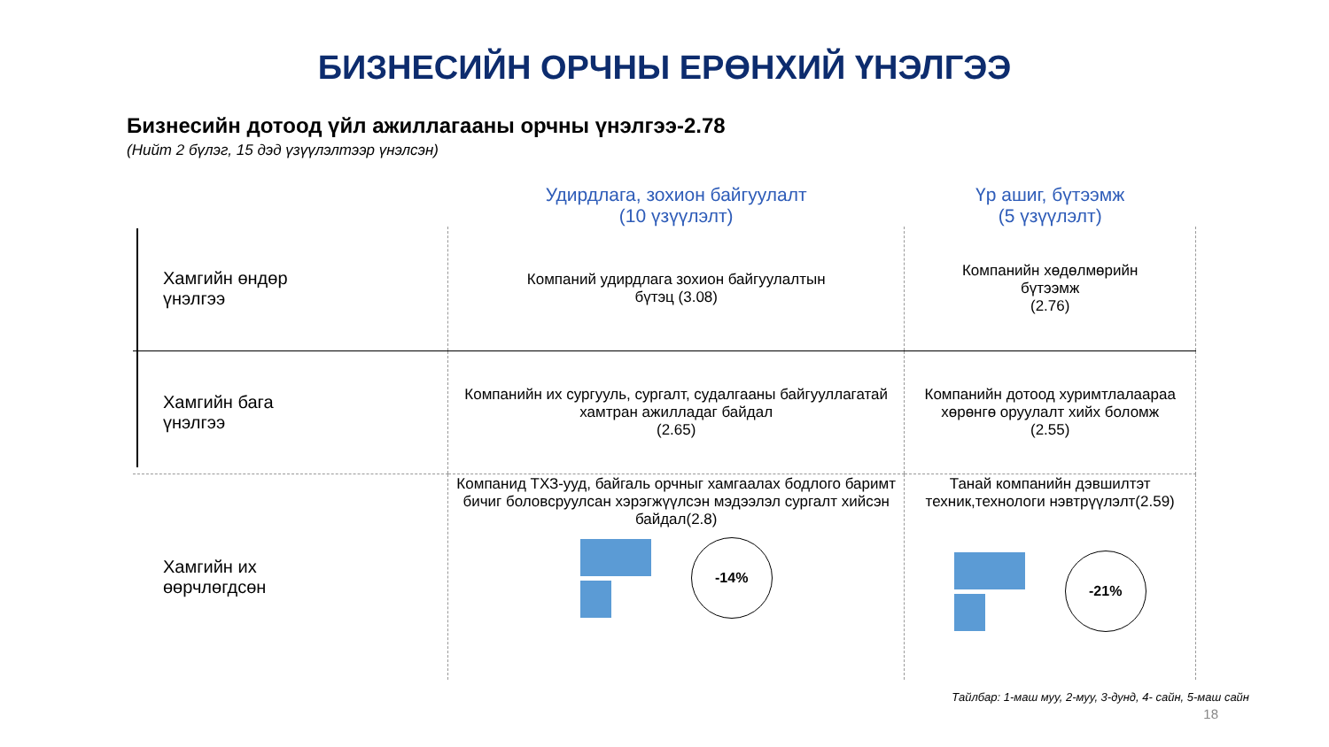БИЗНЕСИЙН ОРЧНЫ ЕРӨНХИЙ ҮНЭЛГЭЭ
Бизнесийн дотоод үйл ажиллагааны орчны үнэлгээ-2.78
(Нийт 2 бүлэг, 15 дэд үзүүлэлтээр үнэлсэн)
| | Удирдлага, зохион байгуулалт (10 үзүүлэлт) | Үр ашиг, бүтээмж (5 үзүүлэлт) |
| --- | --- | --- |
| Хамгийн өндөр үнэлгээ | Компаний удирдлага зохион байгуулалтын бүтэц (3.08) | Компанийн хөдөлмөрийн бүтээмж (2.76) |
| Хамгийн бага үнэлгээ | Компанийн их сургууль, сургалт, судалгааны байгууллагатай хамтран ажилладаг байдал (2.65) | Компанийн дотоод хуримтлалаараа хөрөнгө оруулалт хийх боломж (2.55) |
| Хамгийн их өөрчлөгдсөн | Компанид ТХЗ-ууд, байгаль орчныг хамгаалах бодлого баримт бичиг боловсруулсан хэрэгжүүлсэн мэдээлэл сургалт хийсэн байдал(2.8) -14% | Танай компанийн дэвшилтэт техник,технологи нэвтрүүлэлт(2.59) -21% |
Тайлбар: 1-маш муу, 2-муу, 3-дунд, 4- сайн, 5-маш сайн
18